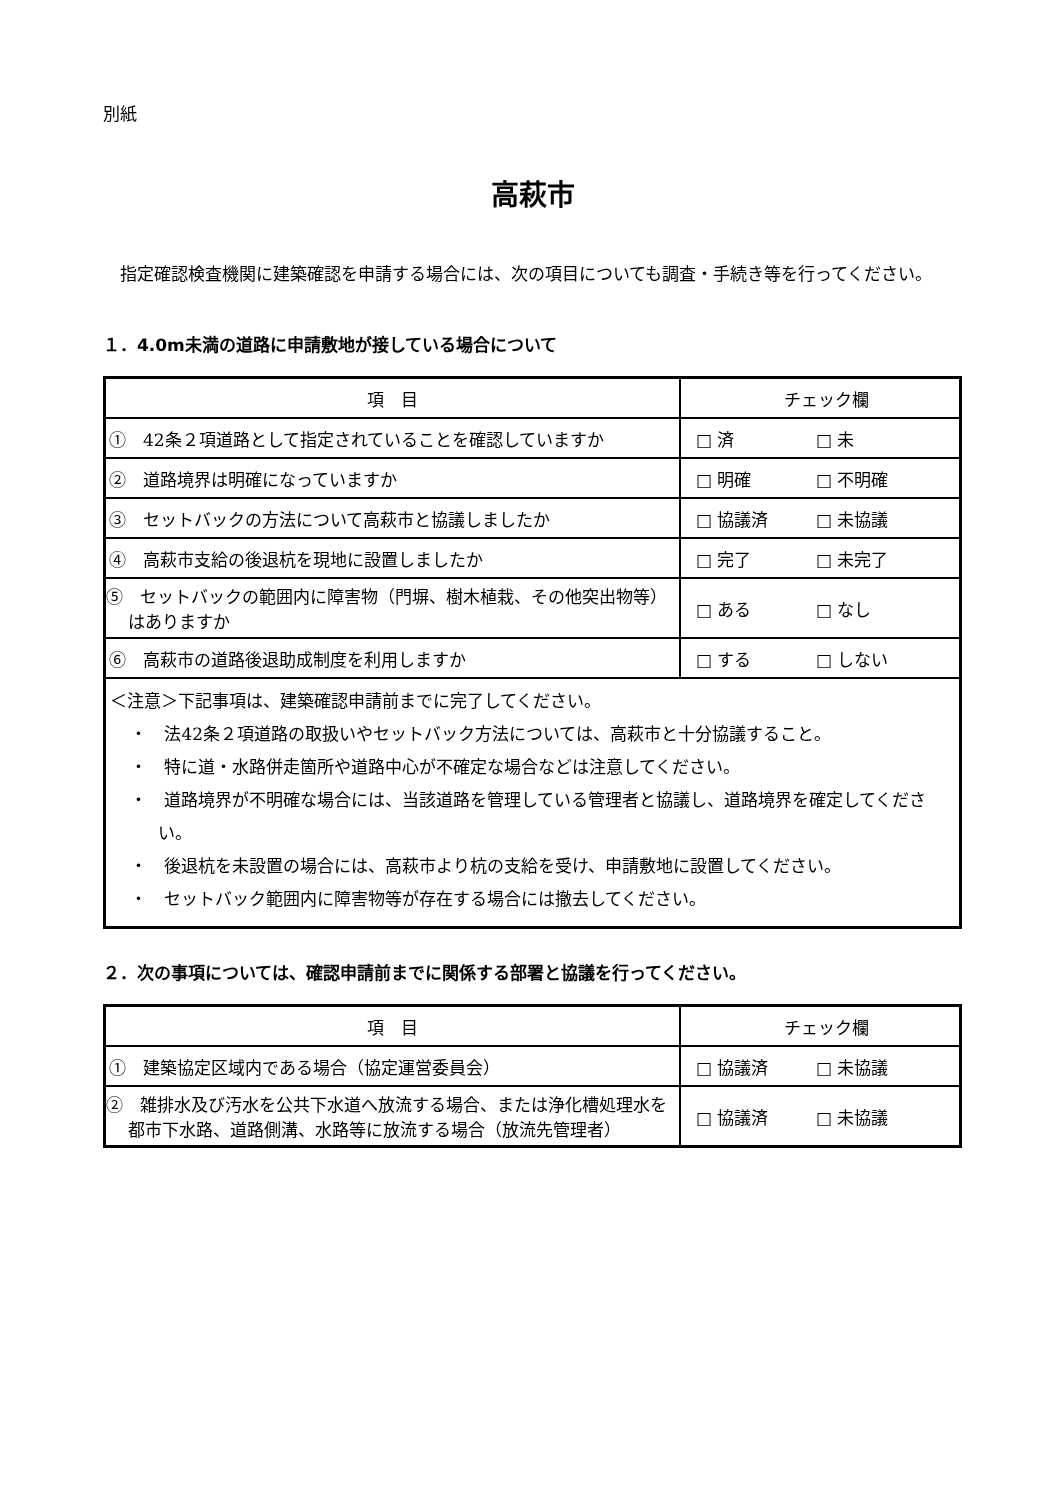別紙
高萩市
指定確認検査機関に建築確認を申請する場合には、次の項目についても調査・手続き等を行ってください。
１．4.0m未満の道路に申請敷地が接している場合について
| 項 目 | チェック欄 |
| --- | --- |
| ① 42条２項道路として指定されていることを確認していますか | □ 済 □ 未 |
| ② 道路境界は明確になっていますか | □ 明確 □ 不明確 |
| ③ セットバックの方法について高萩市と協議しましたか | □ 協議済 □ 未協議 |
| ④ 高萩市支給の後退杭を現地に設置しましたか | □ 完了 □ 未完了 |
| ⑤ セットバックの範囲内に障害物（門塀、樹木植栽、その他突出物等）はありますか | □ ある □ なし |
| ⑥ 高萩市の道路後退助成制度を利用しますか | □ する □ しない |
| ＜注意＞下記事項は、建築確認申請前までに完了してください。 ・ 法42条２項道路の取扱いやセットバック方法については、高萩市と十分協議すること。 ・ 特に道・水路併走箇所や道路中心が不確定な場合などは注意してください。 ・ 道路境界が不明確な場合には、当該道路を管理している管理者と協議し、道路境界を確定してください。 ・ 後退杭を未設置の場合には、高萩市より杭の支給を受け、申請敷地に設置してください。 ・ セットバック範囲内に障害物等が存在する場合には撤去してください。 | |
２．次の事項については、確認申請前までに関係する部署と協議を行ってください。
| 項 目 | チェック欄 |
| --- | --- |
| ① 建築協定区域内である場合（協定運営委員会） | □ 協議済 □ 未協議 |
| ② 雑排水及び汚水を公共下水道へ放流する場合、または浄化槽処理水を都市下水路、道路側溝、水路等に放流する場合（放流先管理者） | □ 協議済 □ 未協議 |